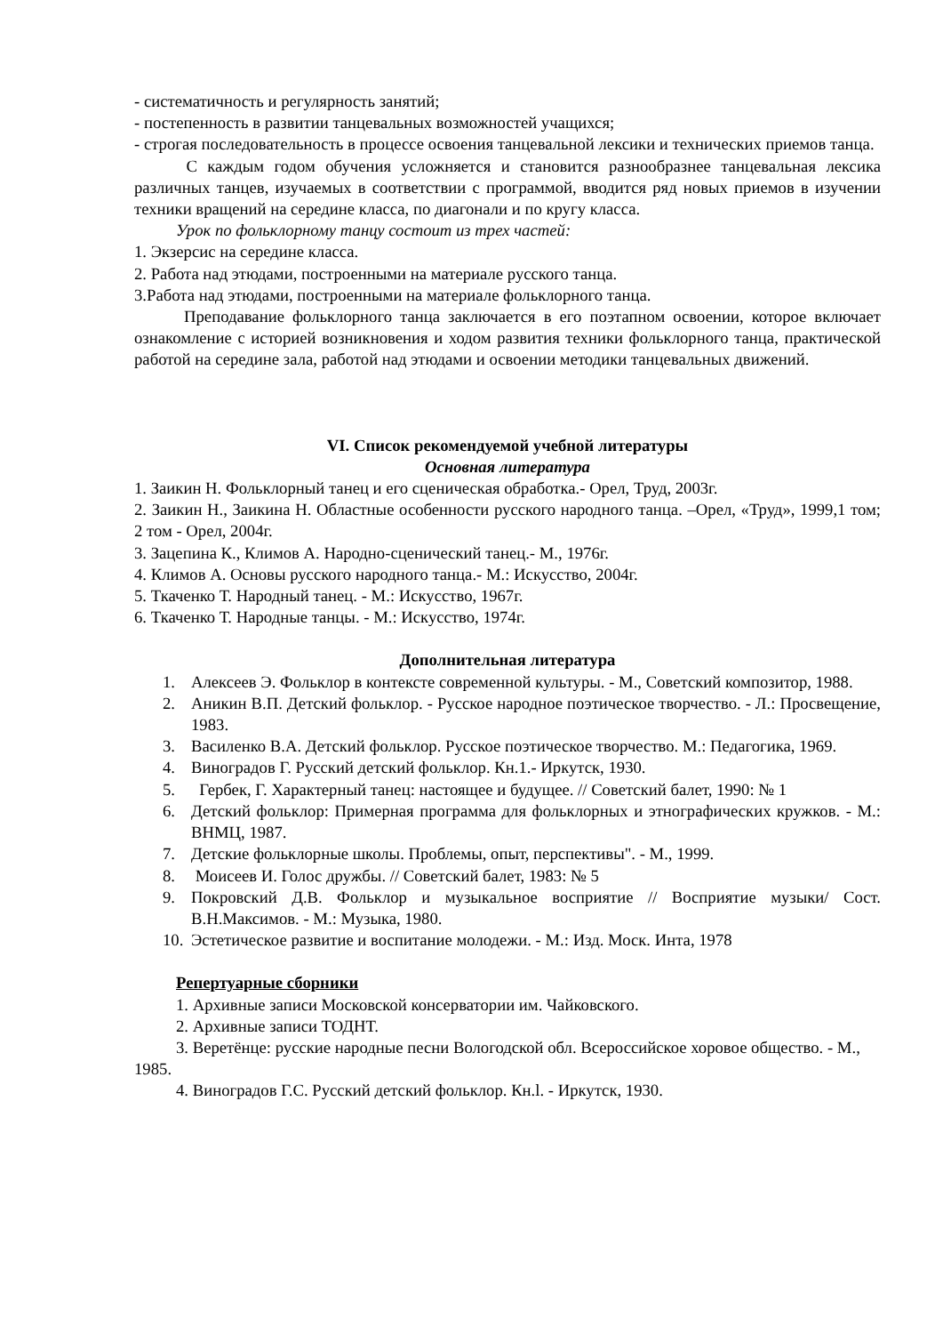- систематичность и регулярность занятий;
- постепенность в развитии танцевальных возможностей учащихся;
- строгая последовательность в процессе освоения танцевальной лексики и технических приемов танца.
С каждым годом обучения усложняется и становится разнообразнее танцевальная лексика различных танцев, изучаемых в соответствии с программой, вводится ряд новых приемов в изучении техники вращений на середине класса, по диагонали и по кругу класса.
Урок по фольклорному танцу состоит из трех частей:
1. Экзерсис на середине класса.
2. Работа над этюдами, построенными на материале русского танца.
3.Работа над этюдами, построенными на материале фольклорного танца.
Преподавание фольклорного танца заключается в его поэтапном освоении, которое включает ознакомление с историей возникновения и ходом развития техники фольклорного танца, практической работой на середине зала, работой над этюдами и освоении методики танцевальных движений.
VI. Список рекомендуемой учебной литературы
Основная литература
1. Заикин Н. Фольклорный танец и его сценическая обработка.- Орел, Труд, 2003г.
2. Заикин Н., Заикина Н. Областные особенности русского народного танца. –Орел, «Труд», 1999,1 том; 2 том - Орел, 2004г.
3. Зацепина К., Климов А. Народно-сценический танец.- М., 1976г.
4. Климов А. Основы русского народного танца.- М.: Искусство, 2004г.
5. Ткаченко Т. Народный танец. - М.: Искусство, 1967г.
6. Ткаченко Т. Народные танцы. - М.: Искусство, 1974г.
Дополнительная литература
1. Алексеев Э. Фольклор в контексте современной культуры. - М., Советский композитор, 1988.
2. Аникин В.П. Детский фольклор. - Русское народное поэтическое творчество. - Л.: Просвещение, 1983.
3. Василенко В.А. Детский фольклор. Русское поэтическое творчество. М.: Педагогика, 1969.
4. Виноградов Г. Русский детский фольклор. Кн.1.- Иркутск, 1930.
5. Гербек, Г. Характерный танец: настоящее и будущее. // Советский балет, 1990: № 1
6. Детский фольклор: Примерная программа для фольклорных и этнографических кружков. - М.: ВНМЦ, 1987.
7. Детские фольклорные школы. Проблемы, опыт, перспективы". - М., 1999.
8. Моисеев И. Голос дружбы. // Советский балет, 1983: № 5
9. Покровский Д.В. Фольклор и музыкальное восприятие // Восприятие музыки/ Сост. В.Н.Максимов. - М.: Музыка, 1980.
10. Эстетическое развитие и воспитание молодежи. - М.: Изд. Моск. Инта, 1978
Репертуарные сборники
1. Архивные записи Московской консерватории им. Чайковского.
2. Архивные записи ТОДНТ.
3. Веретёнце: русские народные песни Вологодской обл. Всероссийское хоровое общество. - М., 1985.
4. Виноградов Г.С. Русский детский фольклор. Кн.l. - Иркутск, 1930.